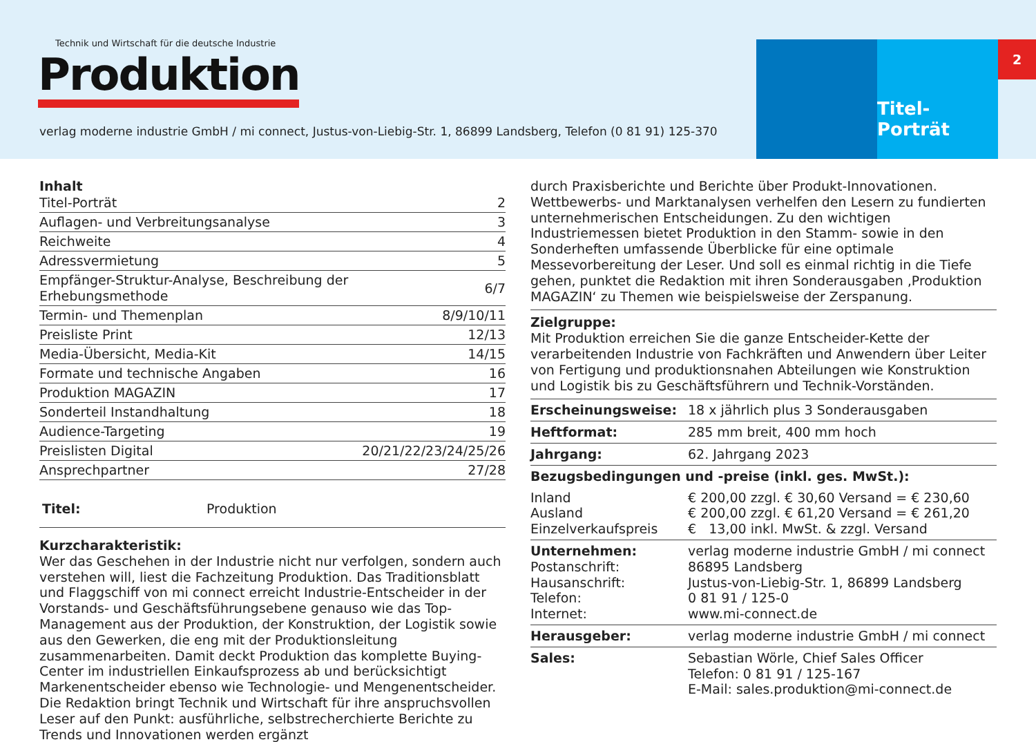Technik und Wirtschaft für die deutsche Industrie
Produktion
verlag moderne industrie GmbH / mi connect, Justus-von-Liebig-Str. 1, 86899 Landsberg, Telefon (0 81 91) 125-370
Titel-Porträt
2
Inhalt
| Titel-Porträt | 2 |
| Auflagen- und Verbreitungsanalyse | 3 |
| Reichweite | 4 |
| Adressvermietung | 5 |
| Empfänger-Struktur-Analyse, Beschreibung der Erhebungsmethode | 6/7 |
| Termin- und Themenplan | 8/9/10/11 |
| Preisliste Print | 12/13 |
| Media-Übersicht, Media-Kit | 14/15 |
| Formate und technische Angaben | 16 |
| Produktion MAGAZIN | 17 |
| Sonderteil Instandhaltung | 18 |
| Audience-Targeting | 19 |
| Preislisten Digital | 20/21/22/23/24/25/26 |
| Ansprechpartner | 27/28 |
Titel: Produktion
Kurzcharakteristik:
Wer das Geschehen in der Industrie nicht nur verfolgen, sondern auch verstehen will, liest die Fachzeitung Produktion. Das Traditionsblatt und Flaggschiff von mi connect erreicht Industrie-Entscheider in der Vorstands- und Geschäftsführungsebene genauso wie das Top-Management aus der Produktion, der Konstruktion, der Logistik sowie aus den Gewerken, die eng mit der Produktionsleitung zusammenarbeiten. Damit deckt Produktion das komplette Buying-Center im industriellen Einkaufsprozess ab und berücksichtigt Markenentscheider ebenso wie Technologie- und Mengenentscheider. Die Redaktion bringt Technik und Wirtschaft für ihre anspruchsvollen Leser auf den Punkt: ausführliche, selbstrecherchierte Berichte zu Trends und Innovationen werden ergänzt
durch Praxisberichte und Berichte über Produkt-Innovationen. Wettbewerbs- und Marktanalysen verhelfen den Lesern zu fundierten unternehmerischen Entscheidungen. Zu den wichtigen Industriemessen bietet Produktion in den Stamm- sowie in den Sonderheften umfassende Überblicke für eine optimale Messevorbereitung der Leser. Und soll es einmal richtig in die Tiefe gehen, punktet die Redaktion mit ihren Sonderausgaben ‚Produktion MAGAZIN‘ zu Themen wie beispielsweise der Zerspanung.
Zielgruppe:
Mit Produktion erreichen Sie die ganze Entscheider-Kette der verarbeitenden Industrie von Fachkräften und Anwendern über Leiter von Fertigung und produktionsnahen Abteilungen wie Konstruktion und Logistik bis zu Geschäftsführern und Technik-Vorständen.
| Erscheinungsweise: | 18 x jährlich plus 3 Sonderausgaben |
| Heftformat: | 285 mm breit, 400 mm hoch |
| Jahrgang: | 62. Jahrgang 2023 |
| Bezugsbedingungen und -preise (inkl. ges. MwSt.): | |
| Inland Ausland Einzelverkaufspreis | € 200,00 zzgl. € 30,60 Versand = € 230,60 € 200,00 zzgl. € 61,20 Versand = € 261,20 € 13,00 inkl. MwSt. & zzgl. Versand |
| Unternehmen: Postanschrift: Hausanschrift: Telefon: Internet: | verlag moderne industrie GmbH / mi connect 86895 Landsberg Justus-von-Liebig-Str. 1, 86899 Landsberg 0 81 91 / 125-0 www.mi-connect.de |
| Herausgeber: | verlag moderne industrie GmbH / mi connect |
| Sales: | Sebastian Wörle, Chief Sales Officer Telefon: 0 81 91 / 125-167 E-Mail: sales.produktion@mi-connect.de |